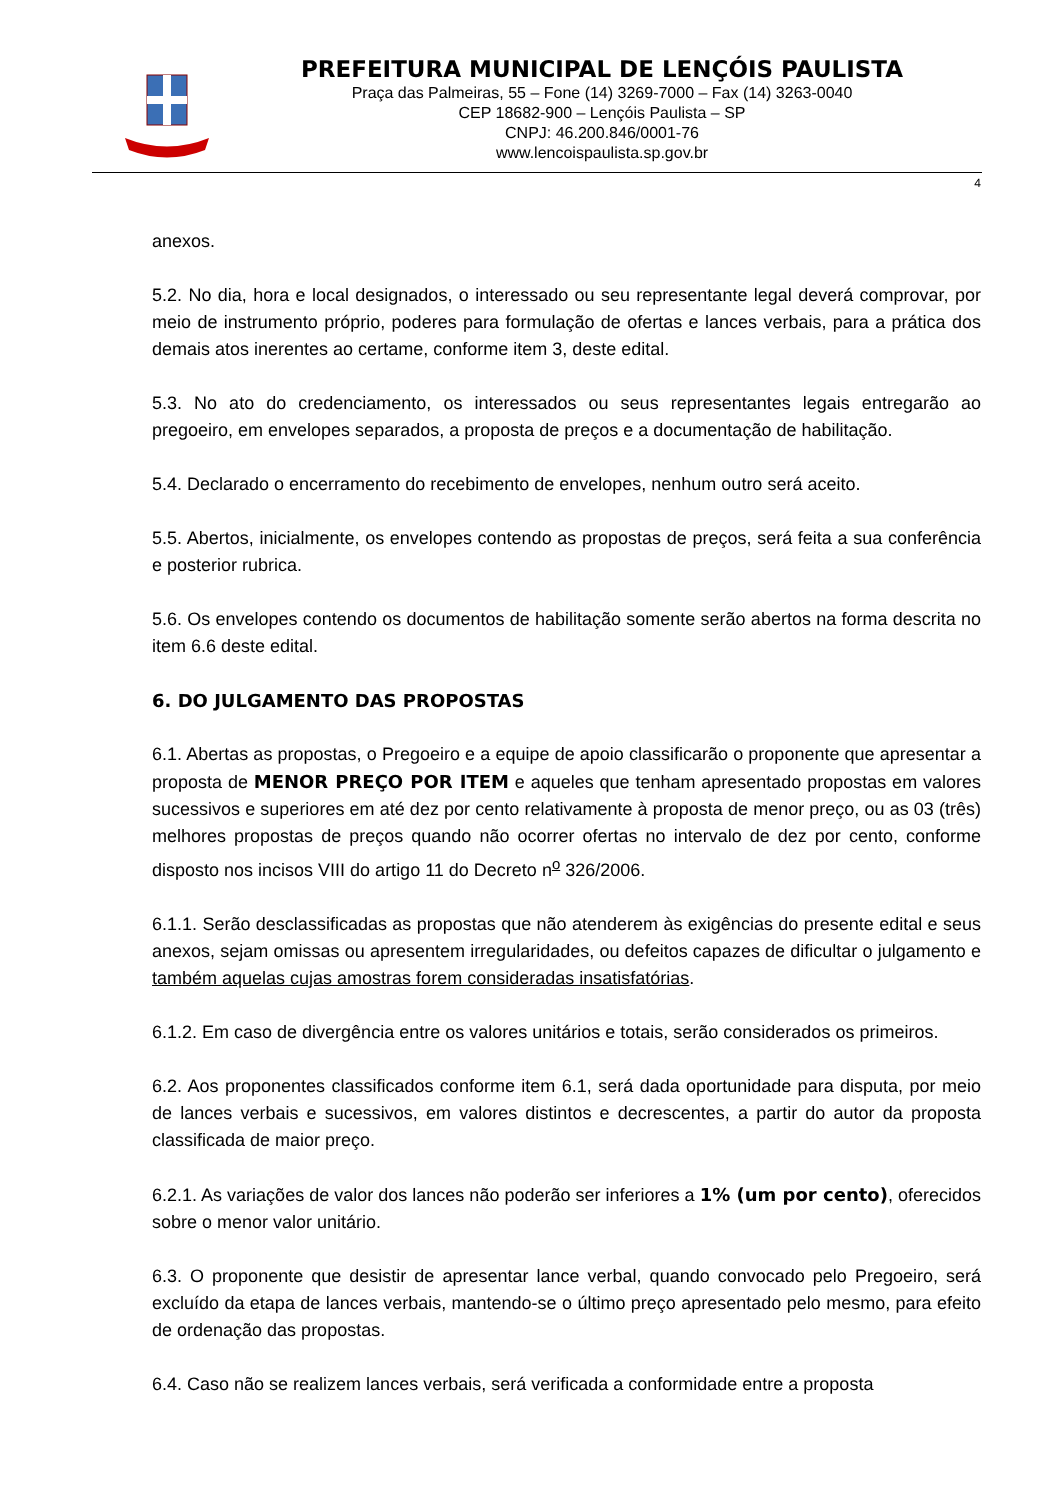PREFEITURA MUNICIPAL DE LENÇÓIS PAULISTA
Praça das Palmeiras, 55 – Fone (14) 3269-7000 – Fax (14) 3263-0040
CEP 18682-900 – Lençóis Paulista – SP
CNPJ: 46.200.846/0001-76
www.lencoispaulista.sp.gov.br
4
anexos.
5.2. No dia, hora e local designados, o interessado ou seu representante legal deverá comprovar, por meio de instrumento próprio, poderes para formulação de ofertas e lances verbais, para a prática dos demais atos inerentes ao certame, conforme item 3, deste edital.
5.3. No ato do credenciamento, os interessados ou seus representantes legais entregarão ao pregoeiro, em envelopes separados, a proposta de preços e a documentação de habilitação.
5.4. Declarado o encerramento do recebimento de envelopes, nenhum outro será aceito.
5.5. Abertos, inicialmente, os envelopes contendo as propostas de preços, será feita a sua conferência e posterior rubrica.
5.6. Os envelopes contendo os documentos de habilitação somente serão abertos na forma descrita no item 6.6 deste edital.
6. DO JULGAMENTO DAS PROPOSTAS
6.1. Abertas as propostas, o Pregoeiro e a equipe de apoio classificarão o proponente que apresentar a proposta de MENOR PREÇO POR ITEM e aqueles que tenham apresentado propostas em valores sucessivos e superiores em até dez por cento relativamente à proposta de menor preço, ou as 03 (três) melhores propostas de preços quando não ocorrer ofertas no intervalo de dez por cento, conforme disposto nos incisos VIII do artigo 11 do Decreto n<sup>o</sup> 326/2006.
6.1.1. Serão desclassificadas as propostas que não atenderem às exigências do presente edital e seus anexos, sejam omissas ou apresentem irregularidades, ou defeitos capazes de dificultar o julgamento e também aquelas cujas amostras forem consideradas insatisfatórias.
6.1.2. Em caso de divergência entre os valores unitários e totais, serão considerados os primeiros.
6.2. Aos proponentes classificados conforme item 6.1, será dada oportunidade para disputa, por meio de lances verbais e sucessivos, em valores distintos e decrescentes, a partir do autor da proposta classificada de maior preço.
6.2.1. As variações de valor dos lances não poderão ser inferiores a 1% (um por cento), oferecidos sobre o menor valor unitário.
6.3. O proponente que desistir de apresentar lance verbal, quando convocado pelo Pregoeiro, será excluído da etapa de lances verbais, mantendo-se o último preço apresentado pelo mesmo, para efeito de ordenação das propostas.
6.4. Caso não se realizem lances verbais, será verificada a conformidade entre a proposta